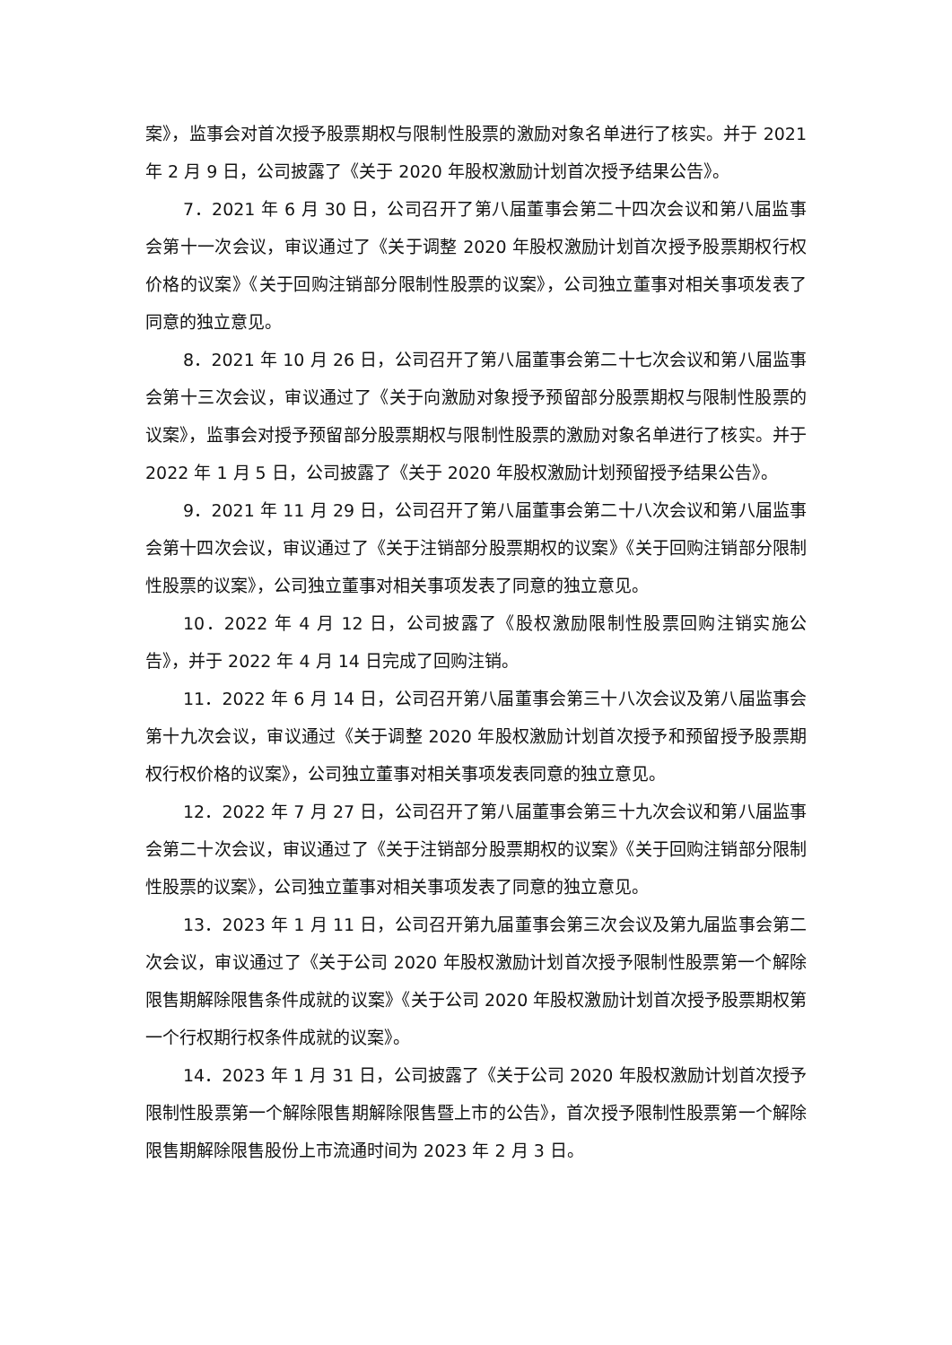案》，监事会对首次授予股票期权与限制性股票的激励对象名单进行了核实。并于 2021 年 2 月 9 日，公司披露了《关于 2020 年股权激励计划首次授予结果公告》。
7．2021 年 6 月 30 日，公司召开了第八届董事会第二十四次会议和第八届监事会第十一次会议，审议通过了《关于调整 2020 年股权激励计划首次授予股票期权行权价格的议案》《关于回购注销部分限制性股票的议案》，公司独立董事对相关事项发表了同意的独立意见。
8．2021 年 10 月 26 日，公司召开了第八届董事会第二十七次会议和第八届监事会第十三次会议，审议通过了《关于向激励对象授予预留部分股票期权与限制性股票的议案》，监事会对授予预留部分股票期权与限制性股票的激励对象名单进行了核实。并于 2022 年 1 月 5 日，公司披露了《关于 2020 年股权激励计划预留授予结果公告》。
9．2021 年 11 月 29 日，公司召开了第八届董事会第二十八次会议和第八届监事会第十四次会议，审议通过了《关于注销部分股票期权的议案》《关于回购注销部分限制性股票的议案》，公司独立董事对相关事项发表了同意的独立意见。
10．2022 年 4 月 12 日，公司披露了《股权激励限制性股票回购注销实施公告》，并于 2022 年 4 月 14 日完成了回购注销。
11．2022 年 6 月 14 日，公司召开第八届董事会第三十八次会议及第八届监事会第十九次会议，审议通过《关于调整 2020 年股权激励计划首次授予和预留授予股票期权行权价格的议案》，公司独立董事对相关事项发表同意的独立意见。
12．2022 年 7 月 27 日，公司召开了第八届董事会第三十九次会议和第八届监事会第二十次会议，审议通过了《关于注销部分股票期权的议案》《关于回购注销部分限制性股票的议案》，公司独立董事对相关事项发表了同意的独立意见。
13．2023 年 1 月 11 日，公司召开第九届董事会第三次会议及第九届监事会第二次会议，审议通过了《关于公司 2020 年股权激励计划首次授予限制性股票第一个解除限售期解除限售条件成就的议案》《关于公司 2020 年股权激励计划首次授予股票期权第一个行权期行权条件成就的议案》。
14．2023 年 1 月 31 日，公司披露了《关于公司 2020 年股权激励计划首次授予限制性股票第一个解除限售期解除限售暨上市的公告》，首次授予限制性股票第一个解除限售期解除限售股份上市流通时间为 2023 年 2 月 3 日。